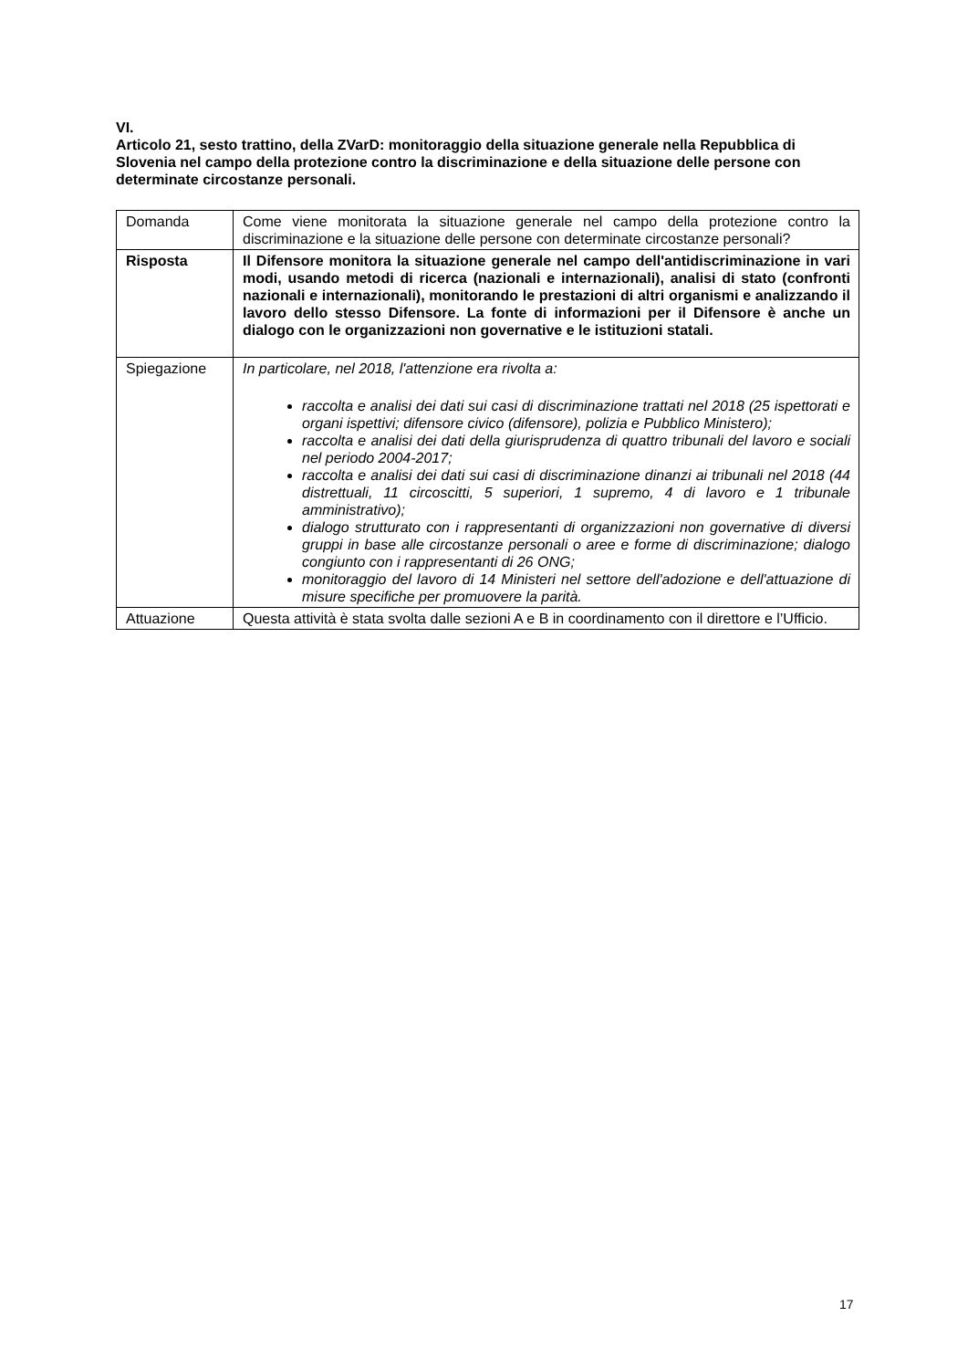VI.
Articolo 21, sesto trattino, della ZVarD: monitoraggio della situazione generale nella Repubblica di Slovenia nel campo della protezione contro la discriminazione e della situazione delle persone con determinate circostanze personali.
| Domanda | Come viene monitorata la situazione generale nel campo della protezione contro la discriminazione e la situazione delle persone con determinate circostanze personali? |
| Risposta | Il Difensore monitora la situazione generale nel campo dell'antidiscriminazione in vari modi, usando metodi di ricerca (nazionali e internazionali), analisi di stato (confronti nazionali e internazionali), monitorando le prestazioni di altri organismi e analizzando il lavoro dello stesso Difensore. La fonte di informazioni per il Difensore è anche un dialogo con le organizzazioni non governative e le istituzioni statali. |
| Spiegazione | In particolare, nel 2018, l'attenzione era rivolta a: raccolta e analisi dei dati sui casi di discriminazione trattati nel 2018 (25 ispettorati e organi ispettivi; difensore civico (difensore), polizia e Pubblico Ministero); raccolta e analisi dei dati della giurisprudenza di quattro tribunali del lavoro e sociali nel periodo 2004-2017; raccolta e analisi dei dati sui casi di discriminazione dinanzi ai tribunali nel 2018 (44 distrettuali, 11 circoscitti, 5 superiori, 1 supremo, 4 di lavoro e 1 tribunale amministrativo); dialogo strutturato con i rappresentanti di organizzazioni non governative di diversi gruppi in base alle circostanze personali o aree e forme di discriminazione; dialogo congiunto con i rappresentanti di 26 ONG; monitoraggio del lavoro di 14 Ministeri nel settore dell'adozione e dell'attuazione di misure specifiche per promuovere la parità. |
| Attuazione | Questa attività è stata svolta dalle sezioni A e B in coordinamento con il direttore e l’Ufficio. |
17